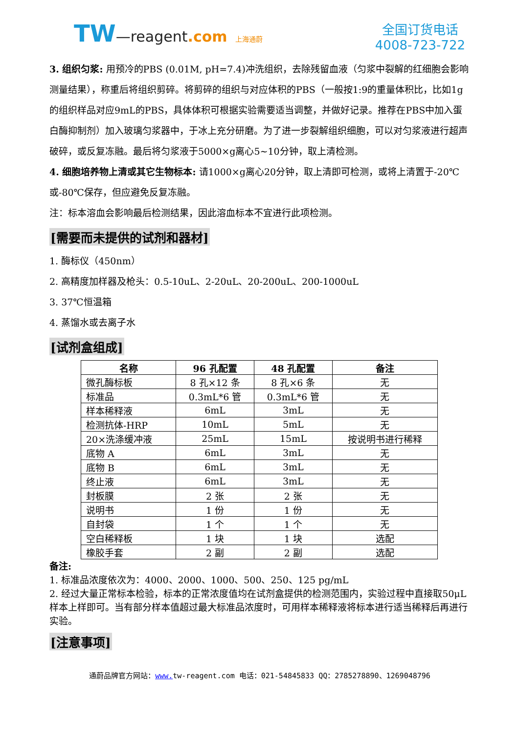TW—reagent.com 上海通蔚
全国订货电话
4008-723-722
3. 组织匀浆: 用预冷的PBS (0.01M, pH=7.4)冲洗组织，去除残留血液（匀浆中裂解的红细胞会影响测量结果），称重后将组织剪碎。将剪碎的组织与对应体积的PBS（一般按1:9的重量体积比，比如1g的组织样品对应9mL的PBS，具体体积可根据实验需要适当调整，并做好记录。推荐在PBS中加入蛋白酶抑制剂）加入玻璃匀浆器中，于冰上充分研磨。为了进一步裂解组织细胞，可以对匀浆液进行超声破碎，或反复冻融。最后将匀浆液于5000×g离心5~10分钟，取上清检测。
4. 细胞培养物上清或其它生物标本: 请1000×g离心20分钟，取上清即可检测，或将上清置于-20℃或-80℃保存，但应避免反复冻融。
注：标本溶血会影响最后检测结果，因此溶血标本不宜进行此项检测。
[需要而未提供的试剂和器材]
1. 酶标仪（450nm）
2. 高精度加样器及枪头：0.5-10uL、2-20uL、20-200uL、200-1000uL
3. 37℃恒温箱
4. 蒸馏水或去离子水
[试剂盒组成]
| 名称 | 96 孔配置 | 48 孔配置 | 备注 |
| --- | --- | --- | --- |
| 微孔酶标板 | 8 孔×12 条 | 8 孔×6 条 | 无 |
| 标准品 | 0.3mL*6 管 | 0.3mL*6 管 | 无 |
| 样本稀释液 | 6mL | 3mL | 无 |
| 检测抗体-HRP | 10mL | 5mL | 无 |
| 20×洗涤缓冲液 | 25mL | 15mL | 按说明书进行稀释 |
| 底物 A | 6mL | 3mL | 无 |
| 底物 B | 6mL | 3mL | 无 |
| 终止液 | 6mL | 3mL | 无 |
| 封板膜 | 2 张 | 2 张 | 无 |
| 说明书 | 1 份 | 1 份 | 无 |
| 自封袋 | 1 个 | 1 个 | 无 |
| 空白稀释板 | 1 块 | 1 块 | 选配 |
| 橡胶手套 | 2 副 | 2 副 | 选配 |
备注:
1. 标准品浓度依次为：4000、2000、1000、500、250、125 pg/mL
2. 经过大量正常标本检验，标本的正常浓度值均在试剂盒提供的检测范围内，实验过程中直接取50μL样本上样即可。当有部分样本值超过最大标准品浓度时，可用样本稀释液将标本进行适当稀释后再进行实验。
[注意事项]
通蔚品牌官方网站：www. tw-reagent.com 电话：021-54845833 QQ：2785278890、1269048796